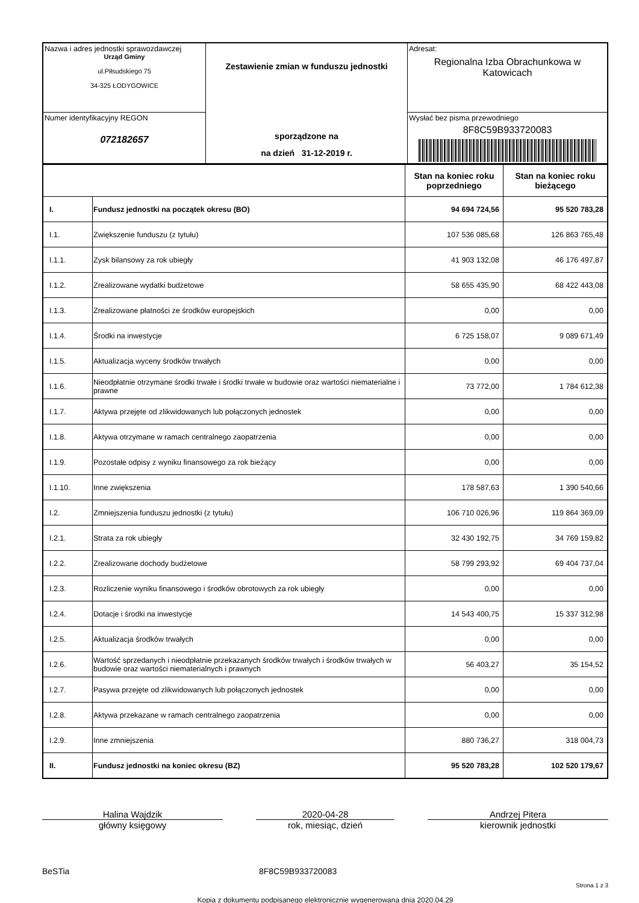| Nazwa i adres jednostki sprawozdawczej Urząd Gminy ul.Piłsudskiego 75 34-325 ŁODYGOWICE | Zestawienie zmian w funduszu jednostki sporządzone na na dzień 31-12-2019 r. | Adresat: Regionalna Izba Obrachunkowa w Katowicach |
| Numer identyfikacyjny REGON 072182657 | | Wysłać bez pisma przewodniego 8F8C59B933720083 |
| | | Stan na koniec roku poprzedniego | Stan na koniec roku bieżącego |
| --- | --- | --- | --- |
| I. | Fundusz jednostki na początek okresu (BO) | 94 694 724,56 | 95 520 783,28 |
| I.1. | Zwiększenie funduszu (z tytułu) | 107 536 085,68 | 126 863 765,48 |
| I.1.1. | Zysk bilansowy za rok ubiegły | 41 903 132,08 | 46 176 497,87 |
| I.1.2. | Zrealizowane wydatki budżetowe | 58 655 435,90 | 68 422 443,08 |
| I.1.3. | Zrealizowane płatności ze środków europejskich | 0,00 | 0,00 |
| I.1.4. | Środki na inwestycje | 6 725 158,07 | 9 089 671,49 |
| I.1.5. | Aktualizacja wyceny środków trwałych | 0,00 | 0,00 |
| I.1.6. | Nieodpłatnie otrzymane środki trwałe i środki trwałe w budowie oraz wartości niematerialne i prawne | 73 772,00 | 1 784 612,38 |
| I.1.7. | Aktywa przejęte od zlikwidowanych lub połączonych jednostek | 0,00 | 0,00 |
| I.1.8. | Aktywa otrzymane w ramach centralnego zaopatrzenia | 0,00 | 0,00 |
| I.1.9. | Pozostałe odpisy z wyniku finansowego za rok bieżący | 0,00 | 0,00 |
| I.1.10. | Inne zwiększenia | 178 587,63 | 1 390 540,66 |
| I.2. | Zmniejszenia funduszu jednostki (z tytułu) | 106 710 026,96 | 119 864 369,09 |
| I.2.1. | Strata za rok ubiegły | 32 430 192,75 | 34 769 159,82 |
| I.2.2. | Zrealizowane dochody budżetowe | 58 799 293,92 | 69 404 737,04 |
| I.2.3. | Rozliczenie wyniku finansowego i środków obrotowych za rok ubiegły | 0,00 | 0,00 |
| I.2.4. | Dotacje i środki na inwestycje | 14 543 400,75 | 15 337 312,98 |
| I.2.5. | Aktualizacja środków trwałych | 0,00 | 0,00 |
| I.2.6. | Wartość sprzedanych i nieodpłatnie przekazanych środków trwałych i środków trwałych w budowie oraz wartości niematerialnych i prawnych | 56 403,27 | 35 154,52 |
| I.2.7. | Pasywa przejęte od zlikwidowanych lub połączonych jednostek | 0,00 | 0,00 |
| I.2.8. | Aktywa przekazane w ramach centralnego zaopatrzenia | 0,00 | 0,00 |
| I.2.9. | Inne zmniejszenia | 880 736,27 | 318 004,73 |
| II. | Fundusz jednostki na koniec okresu (BZ) | 95 520 783,28 | 102 520 179,67 |
Halina Wajdzik
główny księgowy
2020-04-28
rok, miesiąc, dzień
Andrzej Pitera
kierownik jednostki
BeSTia 8F8C59B933720083
Strona 1 z 3
Kopia z dokumentu podpisanego elektronicznie wygenerowana dnia 2020.04.29